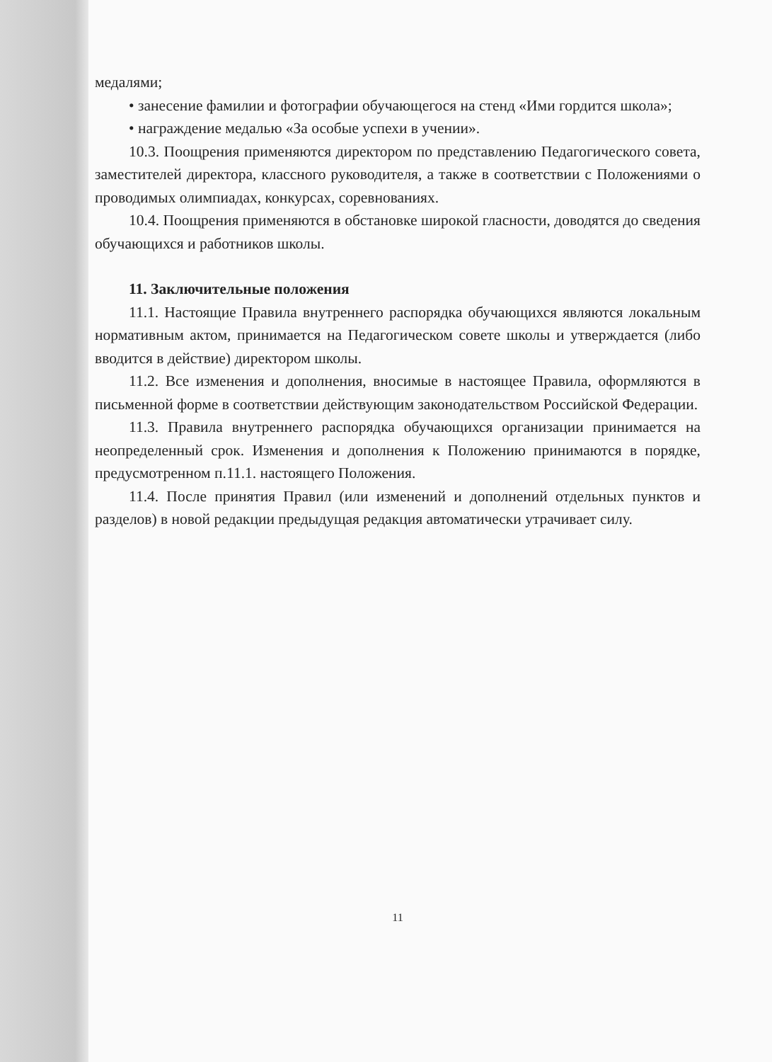медалями;
• занесение фамилии и фотографии обучающегося на стенд «Ими гордится школа»;
• награждение медалью «За особые успехи в учении».
10.3. Поощрения применяются директором по представлению Педагогического совета, заместителей директора, классного руководителя, а также в соответствии с Положениями о проводимых олимпиадах, конкурсах, соревнованиях.
10.4. Поощрения применяются в обстановке широкой гласности, доводятся до сведения обучающихся и работников школы.
11. Заключительные положения
11.1. Настоящие Правила внутреннего распорядка обучающихся являются локальным нормативным актом, принимается на Педагогическом совете школы и утверждается (либо вводится в действие) директором школы.
11.2. Все изменения и дополнения, вносимые в настоящее Правила, оформляются в письменной форме в соответствии действующим законодательством Российской Федерации.
11.3. Правила внутреннего распорядка обучающихся организации принимается на неопределенный срок. Изменения и дополнения к Положению принимаются в порядке, предусмотренном п.11.1. настоящего Положения.
11.4. После принятия Правил (или изменений и дополнений отдельных пунктов и разделов) в новой редакции предыдущая редакция автоматически утрачивает силу.
11